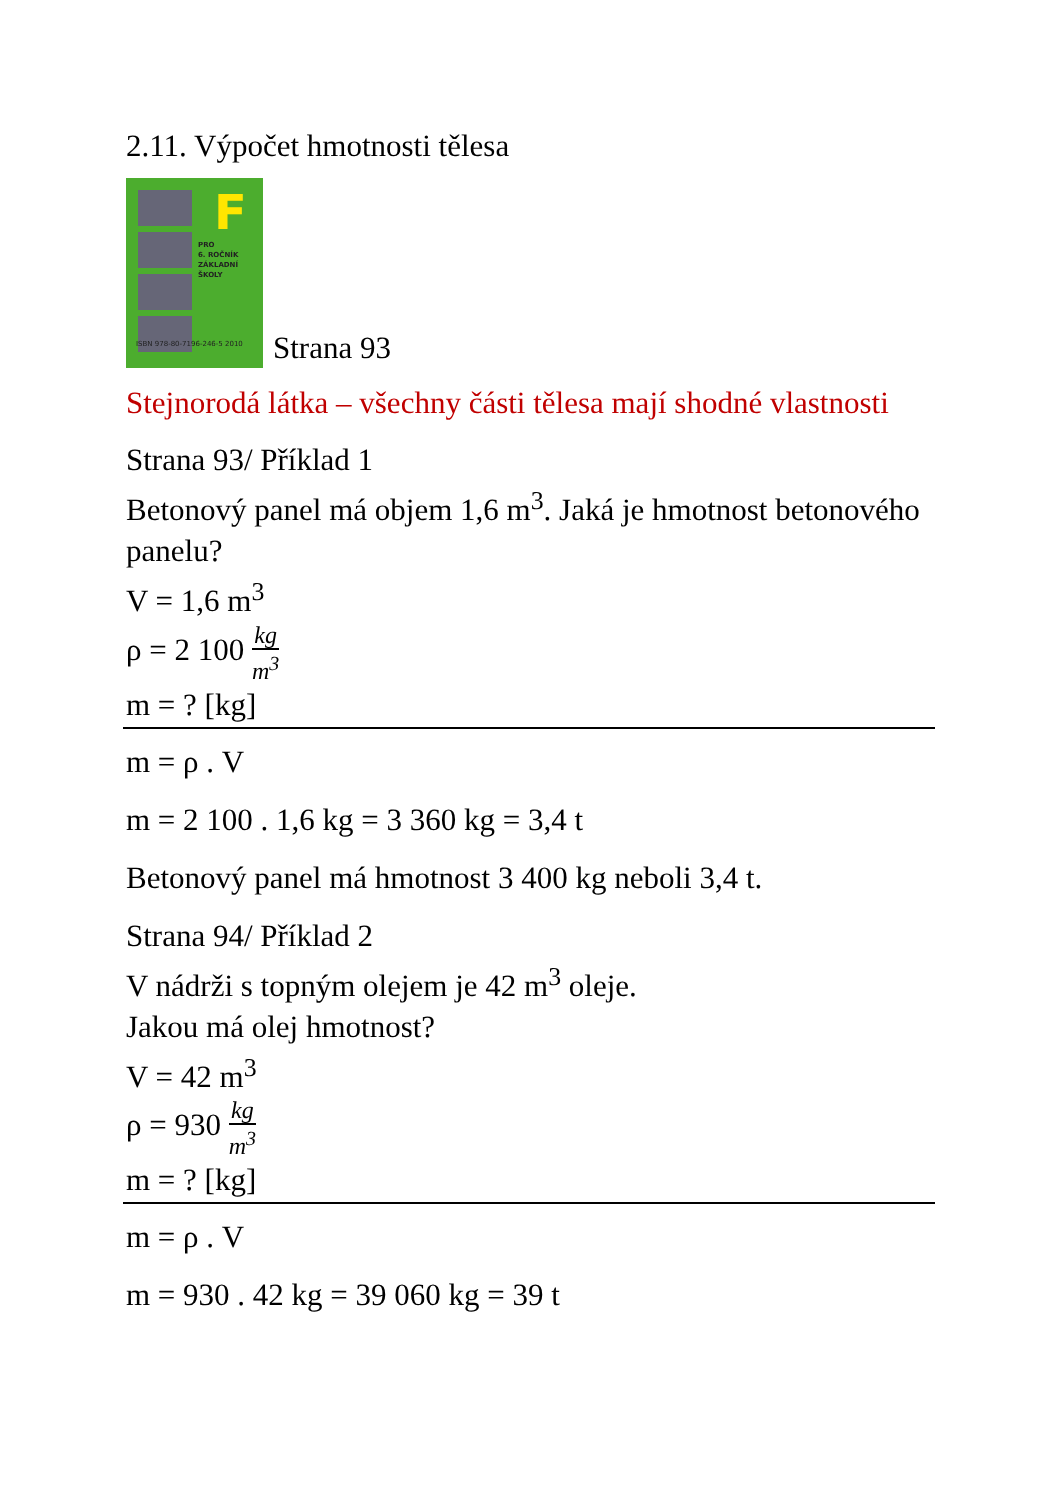2.11. Výpočet hmotnosti tělesa
F
PRO
6. ROČNÍK
ZÁKLADNÍ
ŠKOLY
ISBN 978-80-7196-246-5 2010
Strana 93
Stejnorodá látka – všechny části tělesa mají shodné vlastnosti
Strana 93/ Příklad 1
Betonový panel má objem 1,6 m<sup>3</sup>. Jaká je hmotnost betonového panelu?
V = 1,6 m<sup>3</sup>
ρ = 2 100 kg m<sup>3</sup>
m = ? [kg]
m = ρ . V
m = 2 100 . 1,6 kg = 3 360 kg = 3,4 t
Betonový panel má hmotnost 3 400 kg neboli 3,4 t.
Strana 94/ Příklad 2
V nádrži s topným olejem je 42 m<sup>3</sup> oleje.
Jakou má olej hmotnost?
V = 42 m<sup>3</sup>
ρ = 930 kg m<sup>3</sup>
m = ? [kg]
m = ρ . V
m = 930 . 42 kg = 39 060 kg = 39 t